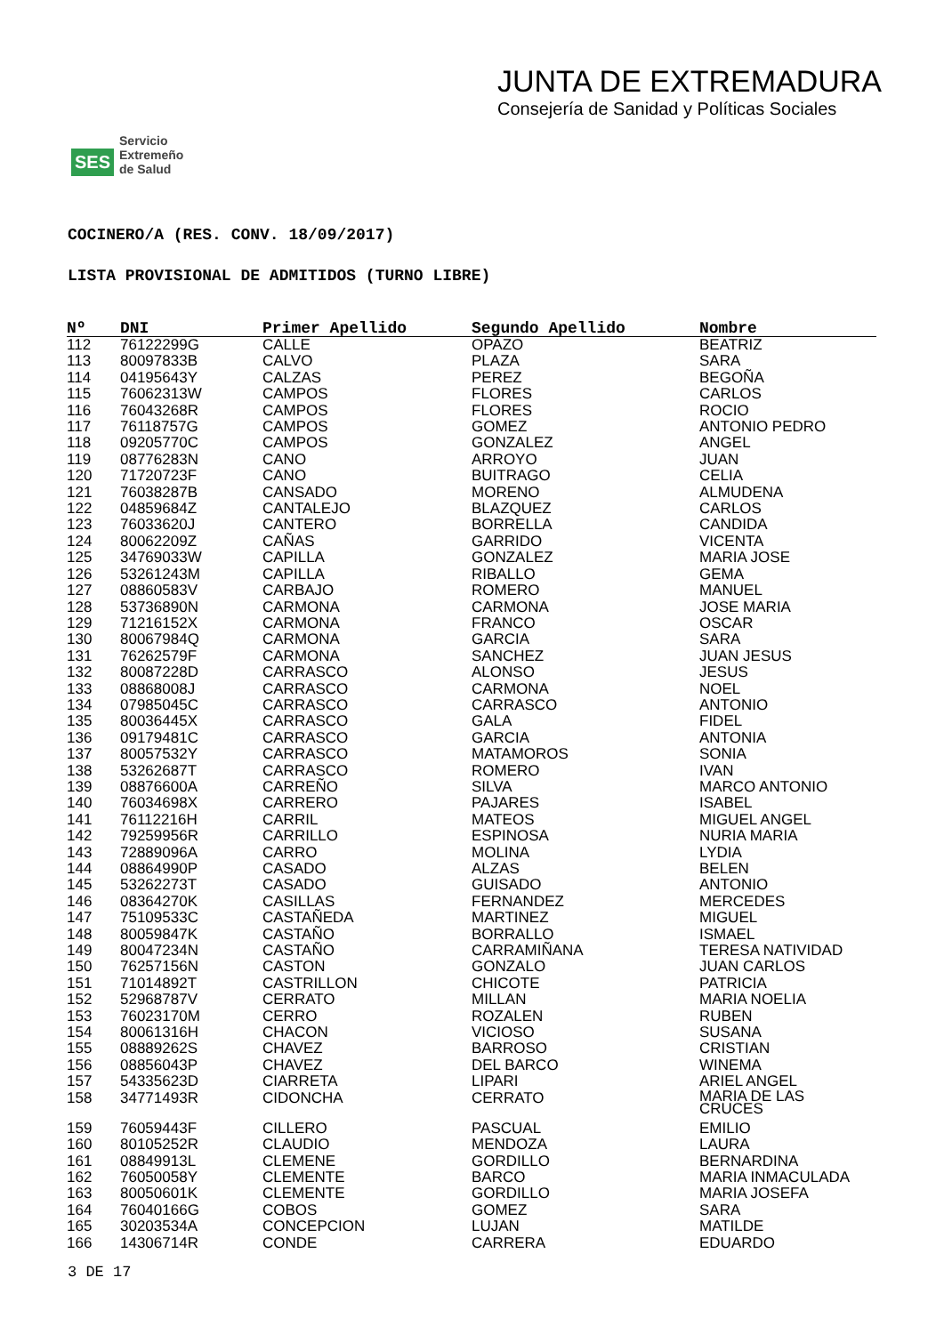SES Servicio
Extremeño
de Salud
JUNTA DE EXTREMADURA
Consejería de Sanidad y Políticas Sociales
COCINERO/A (RES. CONV. 18/09/2017)
LISTA PROVISIONAL DE ADMITIDOS (TURNO LIBRE)
| Nº | DNI | Primer Apellido | Segundo Apellido | Nombre |
| --- | --- | --- | --- | --- |
| 112 | 76122299G | CALLE | OPAZO | BEATRIZ |
| 113 | 80097833B | CALVO | PLAZA | SARA |
| 114 | 04195643Y | CALZAS | PEREZ | BEGOÑA |
| 115 | 76062313W | CAMPOS | FLORES | CARLOS |
| 116 | 76043268R | CAMPOS | FLORES | ROCIO |
| 117 | 76118757G | CAMPOS | GOMEZ | ANTONIO PEDRO |
| 118 | 09205770C | CAMPOS | GONZALEZ | ANGEL |
| 119 | 08776283N | CANO | ARROYO | JUAN |
| 120 | 71720723F | CANO | BUITRAGO | CELIA |
| 121 | 76038287B | CANSADO | MORENO | ALMUDENA |
| 122 | 04859684Z | CANTALEJO | BLAZQUEZ | CARLOS |
| 123 | 76033620J | CANTERO | BORRELLA | CANDIDA |
| 124 | 80062209Z | CAÑAS | GARRIDO | VICENTA |
| 125 | 34769033W | CAPILLA | GONZALEZ | MARIA JOSE |
| 126 | 53261243M | CAPILLA | RIBALLO | GEMA |
| 127 | 08860583V | CARBAJO | ROMERO | MANUEL |
| 128 | 53736890N | CARMONA | CARMONA | JOSE MARIA |
| 129 | 71216152X | CARMONA | FRANCO | OSCAR |
| 130 | 80067984Q | CARMONA | GARCIA | SARA |
| 131 | 76262579F | CARMONA | SANCHEZ | JUAN JESUS |
| 132 | 80087228D | CARRASCO | ALONSO | JESUS |
| 133 | 08868008J | CARRASCO | CARMONA | NOEL |
| 134 | 07985045C | CARRASCO | CARRASCO | ANTONIO |
| 135 | 80036445X | CARRASCO | GALA | FIDEL |
| 136 | 09179481C | CARRASCO | GARCIA | ANTONIA |
| 137 | 80057532Y | CARRASCO | MATAMOROS | SONIA |
| 138 | 53262687T | CARRASCO | ROMERO | IVAN |
| 139 | 08876600A | CARREÑO | SILVA | MARCO ANTONIO |
| 140 | 76034698X | CARRERO | PAJARES | ISABEL |
| 141 | 76112216H | CARRIL | MATEOS | MIGUEL ANGEL |
| 142 | 79259956R | CARRILLO | ESPINOSA | NURIA MARIA |
| 143 | 72889096A | CARRO | MOLINA | LYDIA |
| 144 | 08864990P | CASADO | ALZAS | BELEN |
| 145 | 53262273T | CASADO | GUISADO | ANTONIO |
| 146 | 08364270K | CASILLAS | FERNANDEZ | MERCEDES |
| 147 | 75109533C | CASTAÑEDA | MARTINEZ | MIGUEL |
| 148 | 80059847K | CASTAÑO | BORRALLO | ISMAEL |
| 149 | 80047234N | CASTAÑO | CARRAMIÑANA | TERESA NATIVIDAD |
| 150 | 76257156N | CASTON | GONZALO | JUAN CARLOS |
| 151 | 71014892T | CASTRILLON | CHICOTE | PATRICIA |
| 152 | 52968787V | CERRATO | MILLAN | MARIA NOELIA |
| 153 | 76023170M | CERRO | ROZALEN | RUBEN |
| 154 | 80061316H | CHACON | VICIOSO | SUSANA |
| 155 | 08889262S | CHAVEZ | BARROSO | CRISTIAN |
| 156 | 08856043P | CHAVEZ | DEL BARCO | WINEMA |
| 157 | 54335623D | CIARRETA | LIPARI | ARIEL ANGEL |
| 158 | 34771493R | CIDONCHA | CERRATO | MARIA DE LAS CRUCES |
| 159 | 76059443F | CILLERO | PASCUAL | EMILIO |
| 160 | 80105252R | CLAUDIO | MENDOZA | LAURA |
| 161 | 08849913L | CLEMENE | GORDILLO | BERNARDINA |
| 162 | 76050058Y | CLEMENTE | BARCO | MARIA INMACULADA |
| 163 | 80050601K | CLEMENTE | GORDILLO | MARIA JOSEFA |
| 164 | 76040166G | COBOS | GOMEZ | SARA |
| 165 | 30203534A | CONCEPCION | LUJAN | MATILDE |
| 166 | 14306714R | CONDE | CARRERA | EDUARDO |
3 DE 17